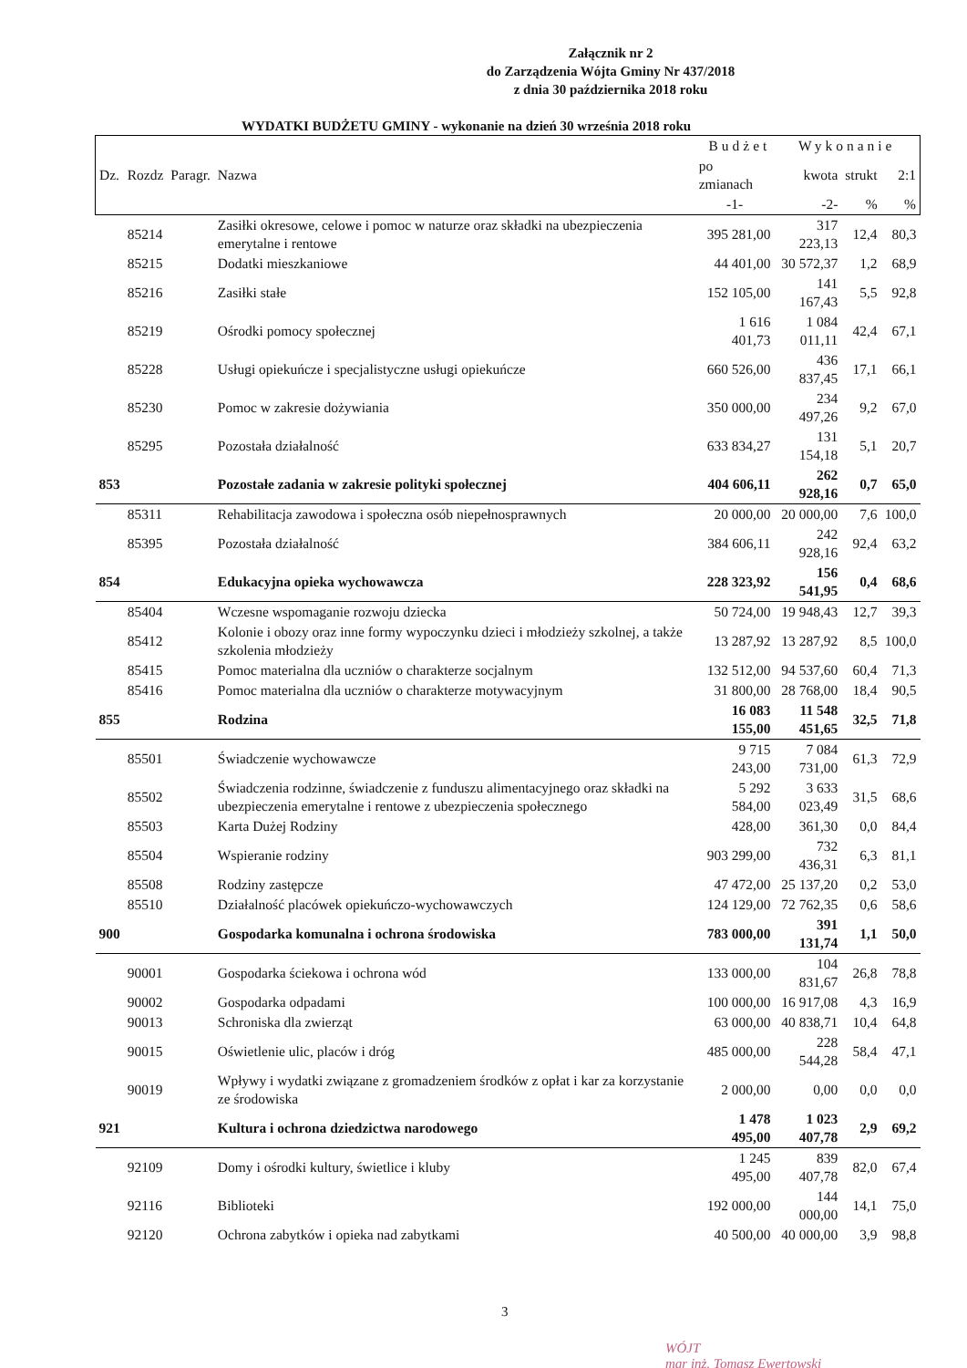Załącznik nr 2
do Zarządzenia Wójta Gminy Nr 437/2018
z dnia 30 października 2018 roku
WYDATKI BUDŻETU GMINY - wykonanie na dzień 30 września 2018 roku
| | | | | Budżet | Wykonanie | | |
| --- | --- | --- | --- | --- | --- | --- | --- |
| Dz. | Rozdz | Paragr. | Nazwa | po zmianach | kwota | strukt | 2:1 |
| | | | | -1- | -2- | % | % |
| | 85214 | | Zasiłki okresowe, celowe i pomoc w naturze oraz składki na ubezpieczenia emerytalne i rentowe | 395 281,00 | 317 223,13 | 12,4 | 80,3 |
| | 85215 | | Dodatki mieszkaniowe | 44 401,00 | 30 572,37 | 1,2 | 68,9 |
| | 85216 | | Zasiłki stałe | 152 105,00 | 141 167,43 | 5,5 | 92,8 |
| | 85219 | | Ośrodki pomocy społecznej | 1 616 401,73 | 1 084 011,11 | 42,4 | 67,1 |
| | 85228 | | Usługi opiekuńcze i specjalistyczne usługi opiekuńcze | 660 526,00 | 436 837,45 | 17,1 | 66,1 |
| | 85230 | | Pomoc w zakresie dożywiania | 350 000,00 | 234 497,26 | 9,2 | 67,0 |
| | 85295 | | Pozostała działalność | 633 834,27 | 131 154,18 | 5,1 | 20,7 |
| 853 | | | Pozostałe zadania w zakresie polityki społecznej | 404 606,11 | 262 928,16 | 0,7 | 65,0 |
| | 85311 | | Rehabilitacja zawodowa i społeczna osób niepełnosprawnych | 20 000,00 | 20 000,00 | 7,6 | 100,0 |
| | 85395 | | Pozostała działalność | 384 606,11 | 242 928,16 | 92,4 | 63,2 |
| 854 | | | Edukacyjna opieka wychowawcza | 228 323,92 | 156 541,95 | 0,4 | 68,6 |
| | 85404 | | Wczesne wspomaganie rozwoju dziecka | 50 724,00 | 19 948,43 | 12,7 | 39,3 |
| | 85412 | | Kolonie i obozy oraz inne formy wypoczynku dzieci i młodzieży szkolnej, a także szkolenia młodzieży | 13 287,92 | 13 287,92 | 8,5 | 100,0 |
| | 85415 | | Pomoc materialna dla uczniów o charakterze socjalnym | 132 512,00 | 94 537,60 | 60,4 | 71,3 |
| | 85416 | | Pomoc materialna dla uczniów o charakterze motywacyjnym | 31 800,00 | 28 768,00 | 18,4 | 90,5 |
| 855 | | | Rodzina | 16 083 155,00 | 11 548 451,65 | 32,5 | 71,8 |
| | 85501 | | Świadczenie wychowawcze | 9 715 243,00 | 7 084 731,00 | 61,3 | 72,9 |
| | 85502 | | Świadczenia rodzinne, świadczenie z funduszu alimentacyjnego oraz składki na ubezpieczenia emerytalne i rentowe z ubezpieczenia społecznego | 5 292 584,00 | 3 633 023,49 | 31,5 | 68,6 |
| | 85503 | | Karta Dużej Rodziny | 428,00 | 361,30 | 0,0 | 84,4 |
| | 85504 | | Wspieranie rodziny | 903 299,00 | 732 436,31 | 6,3 | 81,1 |
| | 85508 | | Rodziny zastępcze | 47 472,00 | 25 137,20 | 0,2 | 53,0 |
| | 85510 | | Działalność placówek opiekuńczo-wychowawczych | 124 129,00 | 72 762,35 | 0,6 | 58,6 |
| 900 | | | Gospodarka komunalna i ochrona środowiska | 783 000,00 | 391 131,74 | 1,1 | 50,0 |
| | 90001 | | Gospodarka ściekowa i ochrona wód | 133 000,00 | 104 831,67 | 26,8 | 78,8 |
| | 90002 | | Gospodarka odpadami | 100 000,00 | 16 917,08 | 4,3 | 16,9 |
| | 90013 | | Schroniska dla zwierząt | 63 000,00 | 40 838,71 | 10,4 | 64,8 |
| | 90015 | | Oświetlenie ulic, placów i dróg | 485 000,00 | 228 544,28 | 58,4 | 47,1 |
| | 90019 | | Wpływy i wydatki związane z gromadzeniem środków z opłat i kar za korzystanie ze środowiska | 2 000,00 | 0,00 | 0,0 | 0,0 |
| 921 | | | Kultura i ochrona dziedzictwa narodowego | 1 478 495,00 | 1 023 407,78 | 2,9 | 69,2 |
| | 92109 | | Domy i ośrodki kultury, świetlice i kluby | 1 245 495,00 | 839 407,78 | 82,0 | 67,4 |
| | 92116 | | Biblioteki | 192 000,00 | 144 000,00 | 14,1 | 75,0 |
| | 92120 | | Ochrona zabytków i opieka nad zabytkami | 40 500,00 | 40 000,00 | 3,9 | 98,8 |
3
WÓJT
mgr inż. Tomasz Ewertowski